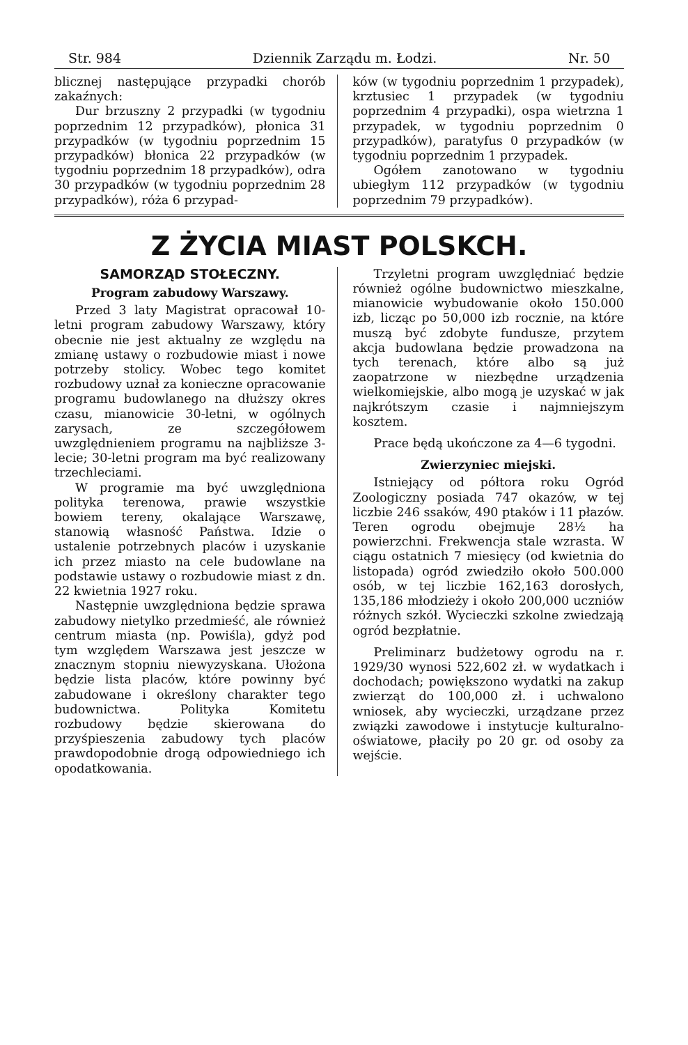Str. 984 Dziennik Zarządu m. Łodzi. Nr. 50
blicznej następujące przypadki chorób zakaźnych:
Dur brzuszny 2 przypadki (w tygodniu poprzednim 12 przypadków), płonica 31 przypadków (w tygodniu poprzednim 15 przypadków) błonica 22 przypadków (w tygodniu poprzednim 18 przypadków), odra 30 przypadków (w tygodniu poprzednim 28 przypadków), róża 6 przypad-
ków (w tygodniu poprzednim 1 przypadek), krztusiec 1 przypadek (w tygodniu poprzednim 4 przypadki), ospa wietrzna 1 przypadek, w tygodniu poprzednim 0 przypadków), paratyfus 0 przypadków (w tygodniu poprzednim 1 przypadek.
Ogółem zanotowano w tygodniu ubiegłym 112 przypadków (w tygodniu poprzednim 79 przypadków).
Z ŻYCIA MIAST POLSKCH.
SAMORZĄD STOŁECZNY.
Program zabudowy Warszawy.
Przed 3 laty Magistrat opracował 10-letni program zabudowy Warszawy, który obecnie nie jest aktualny ze względu na zmianę ustawy o rozbudowie miast i nowe potrzeby stolicy. Wobec tego komitet rozbudowy uznał za konieczne opracowanie programu budowlanego na dłuższy okres czasu, mianowicie 30-letni, w ogólnych zarysach, ze szczegółowem uwzględnieniem programu na najbliższe 3-lecie; 30-letni program ma być realizowany trzechleciami.
W programie ma być uwzględniona polityka terenowa, prawie wszystkie bowiem tereny, okalające Warszawę, stanowią własność Państwa. Idzie o ustalenie potrzebnych placów i uzyskanie ich przez miasto na cele budowlane na podstawie ustawy o rozbudowie miast z dn. 22 kwietnia 1927 roku.
Następnie uwzględniona będzie sprawa zabudowy nietylko przedmieść, ale również centrum miasta (np. Powiśla), gdyż pod tym względem Warszawa jest jeszcze w znacznym stopniu niewyzyskana. Ułożona będzie lista placów, które powinny być zabudowane i określony charakter tego budownictwa. Polityka Komitetu rozbudowy będzie skierowana do przyśpieszenia zabudowy tych placów prawdopodobnie drogą odpowiedniego ich opodatkowania.
Trzyletni program uwzględniać będzie również ogólne budownictwo mieszkalne, mianowicie wybudowanie około 150.000 izb, licząc po 50,000 izb rocznie, na które muszą być zdobyte fundusze, przytem akcja budowlana będzie prowadzona na tych terenach, które albo są już zaopatrzone w niezbędne urządzenia wielkomiejskie, albo mogą je uzyskać w jak najkrótszym czasie i najmniejszym kosztem.
Prace będą ukończone za 4—6 tygodni.
Zwierzyniec miejski.
Istniejący od półtora roku Ogród Zoologiczny posiada 747 okazów, w tej liczbie 246 ssaków, 490 ptaków i 11 płazów. Teren ogrodu obejmuje 28½ ha powierzchni. Frekwencja stale wzrasta. W ciągu ostatnich 7 miesięcy (od kwietnia do listopada) ogród zwiedziło około 500.000 osób, w tej liczbie 162,163 dorosłych, 135,186 młodzieży i około 200,000 uczniów różnych szkół. Wycieczki szkolne zwiedzają ogród bezpłatnie.
Preliminarz budżetowy ogrodu na r. 1929/30 wynosi 522,602 zł. w wydatkach i dochodach; powiększono wydatki na zakup zwierząt do 100,000 zł. i uchwalono wniosek, aby wycieczki, urządzane przez związki zawodowe i instytucje kulturalno-oświatowe, płaciły po 20 gr. od osoby za wejście.